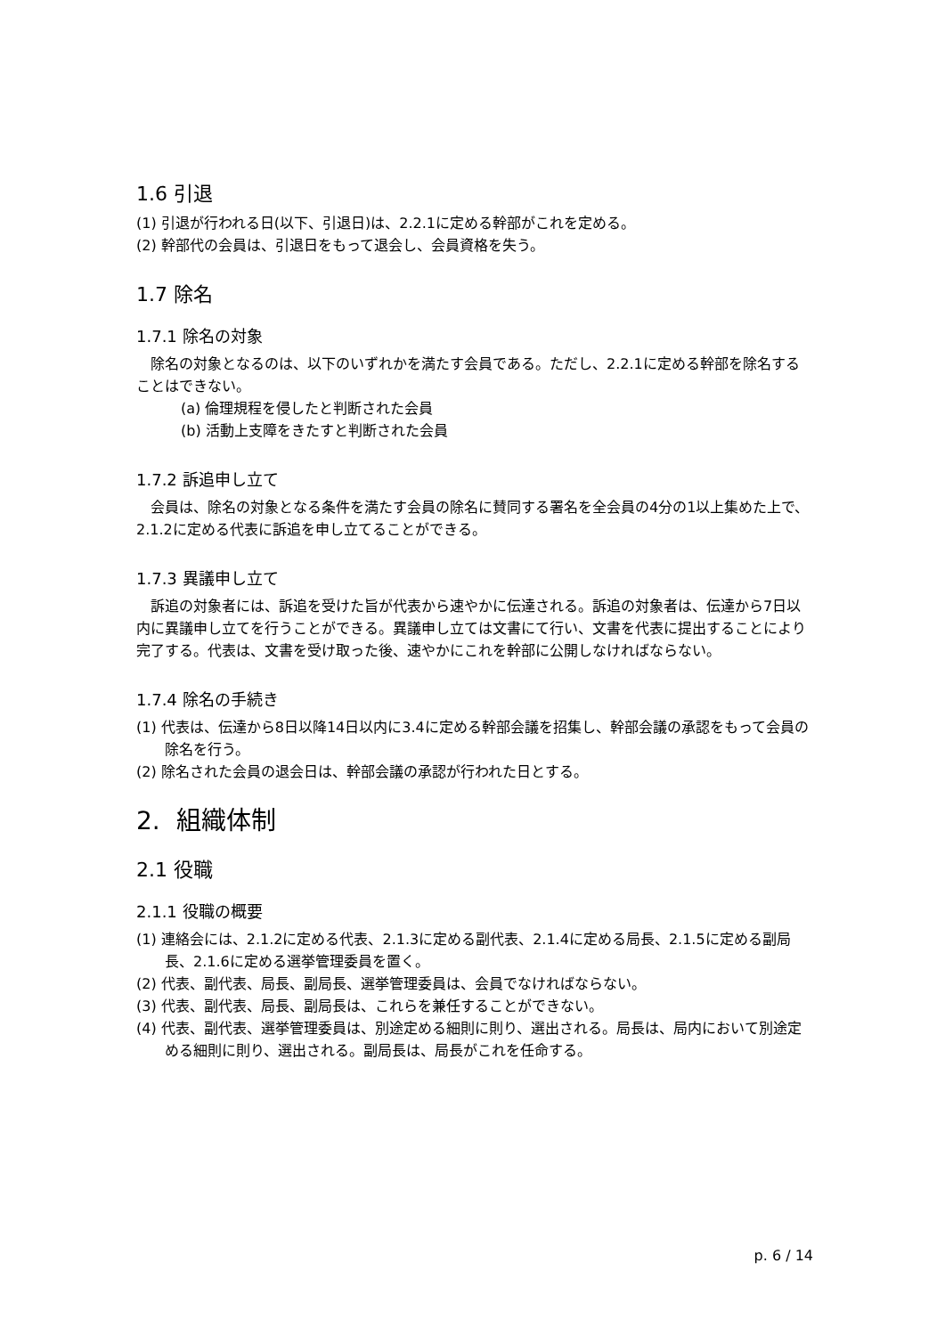1.6 引退
(1) 引退が行われる日(以下、引退日)は、2.2.1に定める幹部がこれを定める。
(2) 幹部代の会員は、引退日をもって退会し、会員資格を失う。
1.7 除名
1.7.1 除名の対象
除名の対象となるのは、以下のいずれかを満たす会員である。ただし、2.2.1に定める幹部を除名することはできない。
(a) 倫理規程を侵したと判断された会員
(b) 活動上支障をきたすと判断された会員
1.7.2 訴追申し立て
会員は、除名の対象となる条件を満たす会員の除名に賛同する署名を全会員の4分の1以上集めた上で、2.1.2に定める代表に訴追を申し立てることができる。
1.7.3 異議申し立て
訴追の対象者には、訴追を受けた旨が代表から速やかに伝達される。訴追の対象者は、伝達から7日以内に異議申し立てを行うことができる。異議申し立ては文書にて行い、文書を代表に提出することにより完了する。代表は、文書を受け取った後、速やかにこれを幹部に公開しなければならない。
1.7.4 除名の手続き
(1) 代表は、伝達から8日以降14日以内に3.4に定める幹部会議を招集し、幹部会議の承認をもって会員の除名を行う。
(2) 除名された会員の退会日は、幹部会議の承認が行われた日とする。
2. 組織体制
2.1 役職
2.1.1 役職の概要
(1) 連絡会には、2.1.2に定める代表、2.1.3に定める副代表、2.1.4に定める局長、2.1.5に定める副局長、2.1.6に定める選挙管理委員を置く。
(2) 代表、副代表、局長、副局長、選挙管理委員は、会員でなければならない。
(3) 代表、副代表、局長、副局長は、これらを兼任することができない。
(4) 代表、副代表、選挙管理委員は、別途定める細則に則り、選出される。局長は、局内において別途定める細則に則り、選出される。副局長は、局長がこれを任命する。
p. 6 / 14